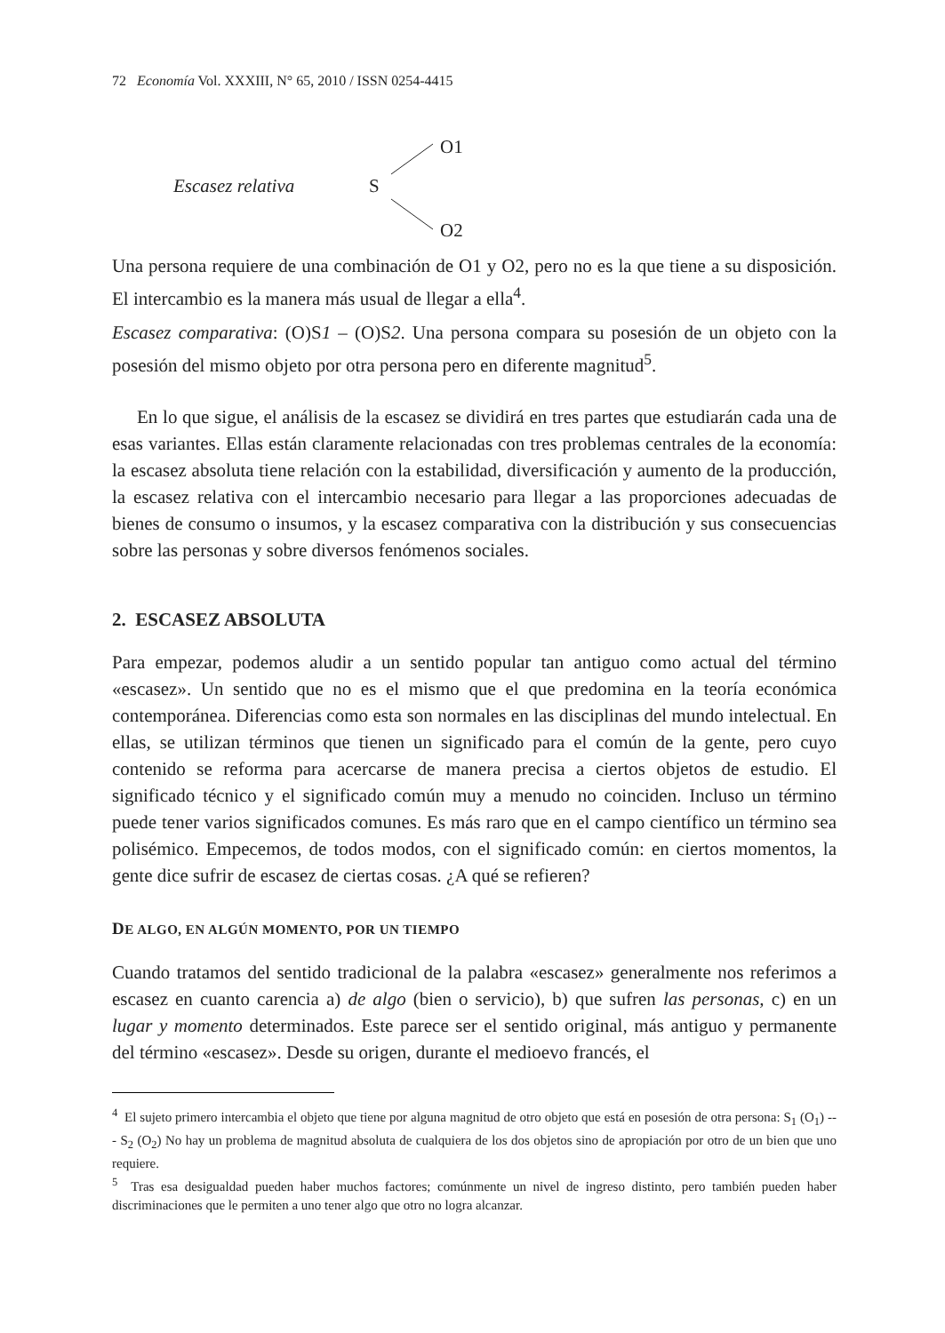72 Economía Vol. XXXIII, N° 65, 2010 / ISSN 0254-4415
Escasez relativa
S
O1
O2
Una persona requiere de una combinación de O1 y O2, pero no es la que tiene a su disposición. El intercambio es la manera más usual de llegar a ella<sup>4</sup>.
Escasez comparativa: (O)S1 – (O)S2. Una persona compara su posesión de un objeto con la posesión del mismo objeto por otra persona pero en diferente magnitud<sup>5</sup>.
En lo que sigue, el análisis de la escasez se dividirá en tres partes que estudiarán cada una de esas variantes. Ellas están claramente relacionadas con tres problemas centrales de la economía: la escasez absoluta tiene relación con la estabilidad, diversificación y aumento de la producción, la escasez relativa con el intercambio necesario para llegar a las proporciones adecuadas de bienes de consumo o insumos, y la escasez comparativa con la distribución y sus consecuencias sobre las personas y sobre diversos fenómenos sociales.
2. ESCASEZ ABSOLUTA
Para empezar, podemos aludir a un sentido popular tan antiguo como actual del término «escasez». Un sentido que no es el mismo que el que predomina en la teoría económica contemporánea. Diferencias como esta son normales en las disciplinas del mundo intelectual. En ellas, se utilizan términos que tienen un significado para el común de la gente, pero cuyo contenido se reforma para acercarse de manera precisa a ciertos objetos de estudio. El significado técnico y el significado común muy a menudo no coinciden. Incluso un término puede tener varios significados comunes. Es más raro que en el campo científico un término sea polisémico. Empecemos, de todos modos, con el significado común: en ciertos momentos, la gente dice sufrir de escasez de ciertas cosas. ¿A qué se refieren?
DE ALGO, EN ALGÚN MOMENTO, POR UN TIEMPO
Cuando tratamos del sentido tradicional de la palabra «escasez» generalmente nos referimos a escasez en cuanto carencia a) de algo (bien o servicio), b) que sufren las personas, c) en un lugar y momento determinados. Este parece ser el sentido original, más antiguo y permanente del término «escasez». Desde su origen, durante el medioevo francés, el
<sup>4</sup> El sujeto primero intercambia el objeto que tiene por alguna magnitud de otro objeto que está en posesión de otra persona: S<sub>1</sub> (O<sub>1</sub>) --- S<sub>2</sub> (O<sub>2</sub>) No hay un problema de magnitud absoluta de cualquiera de los dos objetos sino de apropiación por otro de un bien que uno requiere.
<sup>5</sup> Tras esa desigualdad pueden haber muchos factores; comúnmente un nivel de ingreso distinto, pero también pueden haber discriminaciones que le permiten a uno tener algo que otro no logra alcanzar.